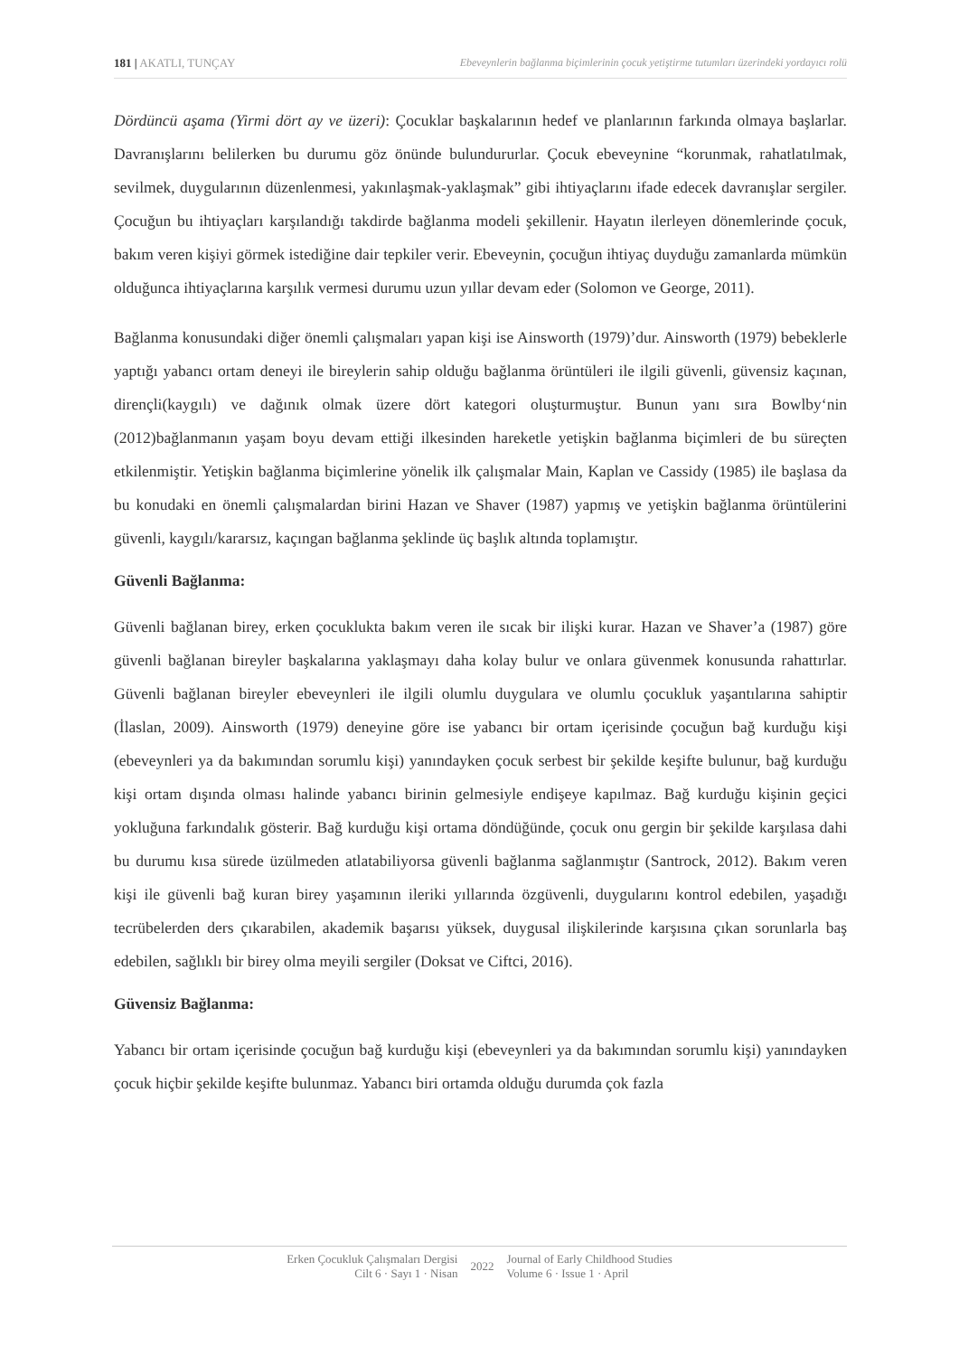181 | AKATLI, TUNÇAY Ebeveynlerin bağlanma biçimlerinin çocuk yetiştirme tutumları üzerindeki yordayıcı rolü
Dördüncü aşama (Yirmi dört ay ve üzeri): Çocuklar başkalarının hedef ve planlarının farkında olmaya başlarlar. Davranışlarını belilerken bu durumu göz önünde bulundururlar. Çocuk ebeveynine “korunmak, rahatlatılmak, sevilmek, duygularının düzenlenmesi, yakınlaşmak-yaklaşmak” gibi ihtiyaçlarını ifade edecek davranışlar sergiler. Çocuğun bu ihtiyaçları karşılandığı takdirde bağlanma modeli şekillenir. Hayatın ilerleyen dönemlerinde çocuk, bakım veren kişiyi görmek istediğine dair tepkiler verir. Ebeveynin, çocuğun ihtiyaç duyduğu zamanlarda mümkün olduğunca ihtiyaçlarına karşılık vermesi durumu uzun yıllar devam eder (Solomon ve George, 2011).
Bağlanma konusundaki diğer önemli çalışmaları yapan kişi ise Ainsworth (1979)’dur. Ainsworth (1979) bebeklerle yaptığı yabancı ortam deneyi ile bireylerin sahip olduğu bağlanma örüntüleri ile ilgili güvenli, güvensiz kaçınan, dirençli(kaygılı) ve dağınık olmak üzere dört kategori oluşturmuştur. Bunun yanı sıra Bowlby‘nin (2012)bağlanmanın yaşam boyu devam ettiği ilkesinden hareketle yetişkin bağlanma biçimleri de bu süreçten etkilenmiştir. Yetişkin bağlanma biçimlerine yönelik ilk çalışmalar Main, Kaplan ve Cassidy (1985) ile başlasa da bu konudaki en önemli çalışmalardan birini Hazan ve Shaver (1987) yapmış ve yetişkin bağlanma örüntülerini güvenli, kaygılı/kararsız, kaçıngan bağlanma şeklinde üç başlık altında toplamıştır.
Güvenli Bağlanma:
Güvenli bağlanan birey, erken çocuklukta bakım veren ile sıcak bir ilişki kurar. Hazan ve Shaver’a (1987) göre güvenli bağlanan bireyler başkalarına yaklaşmayı daha kolay bulur ve onlara güvenmek konusunda rahattırlar. Güvenli bağlanan bireyler ebeveynleri ile ilgili olumlu duygulara ve olumlu çocukluk yaşantılarına sahiptir (İlaslan, 2009). Ainsworth (1979) deneyine göre ise yabancı bir ortam içerisinde çocuğun bağ kurduğu kişi (ebeveynleri ya da bakımından sorumlu kişi) yanındayken çocuk serbest bir şekilde keşifte bulunur, bağ kurduğu kişi ortam dışında olması halinde yabancı birinin gelmesiyle endişeye kapılmaz. Bağ kurduğu kişinin geçici yokluğuna farkındalık gösterir. Bağ kurduğu kişi ortama döndüğünde, çocuk onu gergin bir şekilde karşılasa dahi bu durumu kısa sürede üzülmeden atlatabiliyorsa güvenli bağlanma sağlanmıştır (Santrock, 2012). Bakım veren kişi ile güvenli bağ kuran birey yaşamının ileriki yıllarında özgüvenli, duygularını kontrol edebilen, yaşadığı tecrübelerden ders çıkarabilen, akademik başarısı yüksek, duygusal ilişkilerinde karşısına çıkan sorunlarla baş edebilen, sağlıklı bir birey olma meyili sergiler (Doksat ve Ciftci, 2016).
Güvensiz Bağlanma:
Yabancı bir ortam içerisinde çocuğun bağ kurduğu kişi (ebeveynleri ya da bakımından sorumlu kişi) yanındayken çocuk hiçbir şekilde keşifte bulunmaz. Yabancı biri ortamda olduğu durumda çok fazla
Erken Çocukluk Çalışmaları Dergisi
Cilt 6 · Sayı 1 · Nisan
2022
Journal of Early Childhood Studies
Volume 6 · Issue 1 · April